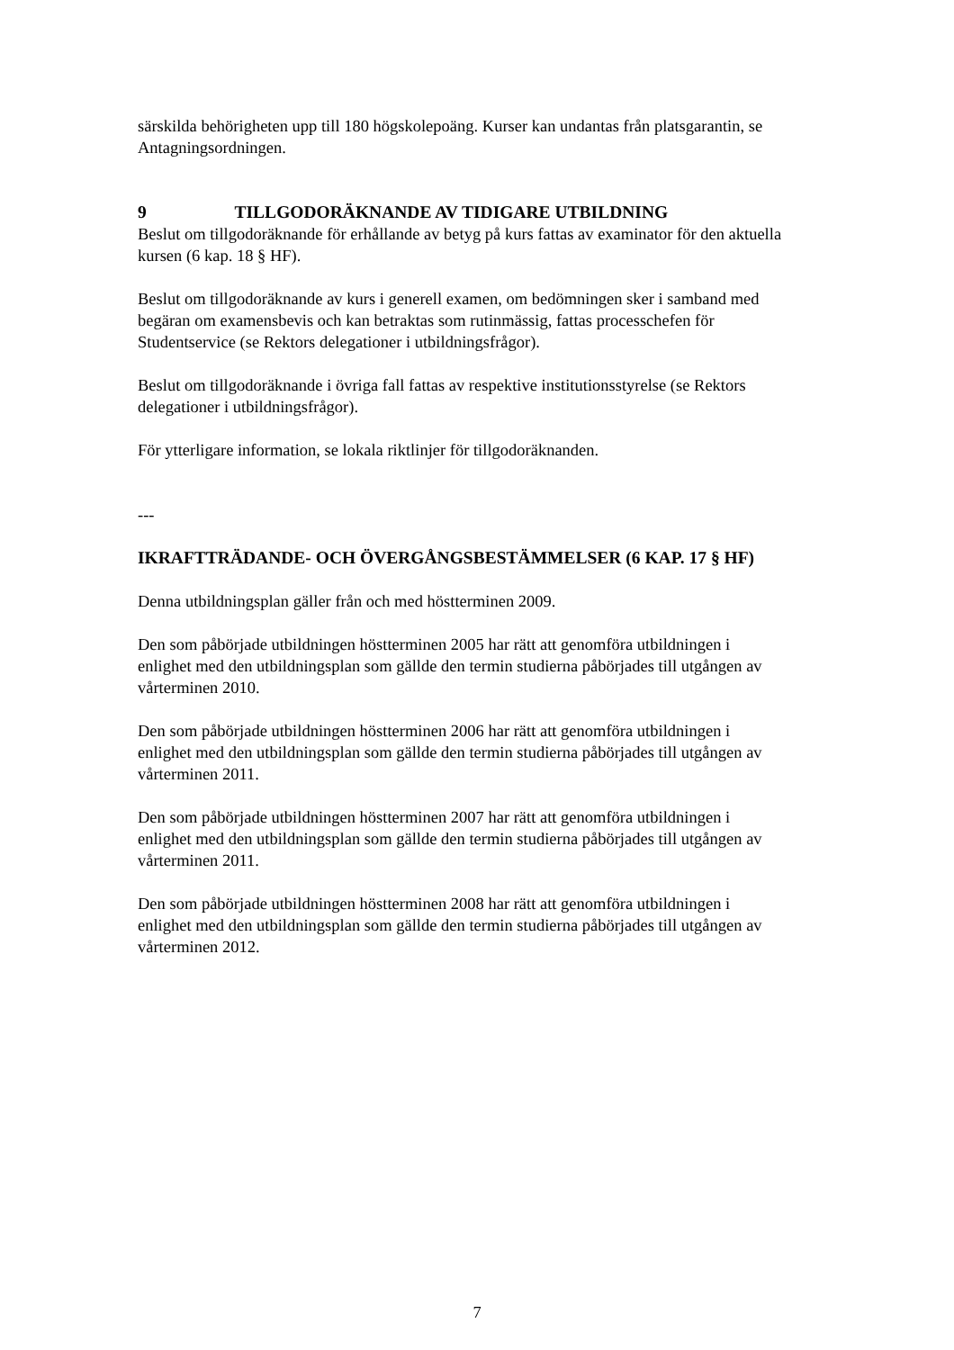särskilda behörigheten upp till 180 högskolepoäng. Kurser kan undantas från platsgarantin, se Antagningsordningen.
9 TILLGODORÄKNANDE AV TIDIGARE UTBILDNING
Beslut om tillgodoräknande för erhållande av betyg på kurs fattas av examinator för den aktuella kursen (6 kap. 18 § HF).
Beslut om tillgodoräknande av kurs i generell examen, om bedömningen sker i samband med begäran om examensbevis och kan betraktas som rutinmässig, fattas processchefen för Studentservice (se Rektors delegationer i utbildningsfrågor).
Beslut om tillgodoräknande i övriga fall fattas av respektive institutionsstyrelse (se Rektors delegationer i utbildningsfrågor).
För ytterligare information, se lokala riktlinjer för tillgodoräknanden.
---
IKRAFTTRÄDANDE- OCH ÖVERGÅNGSBESTÄMMELSER (6 KAP. 17 § HF)
Denna utbildningsplan gäller från och med höstterminen 2009.
Den som påbörjade utbildningen höstterminen 2005 har rätt att genomföra utbildningen i enlighet med den utbildningsplan som gällde den termin studierna påbörjades till utgången av vårterminen 2010.
Den som påbörjade utbildningen höstterminen 2006 har rätt att genomföra utbildningen i enlighet med den utbildningsplan som gällde den termin studierna påbörjades till utgången av vårterminen 2011.
Den som påbörjade utbildningen höstterminen 2007 har rätt att genomföra utbildningen i enlighet med den utbildningsplan som gällde den termin studierna påbörjades till utgången av vårterminen 2011.
Den som påbörjade utbildningen höstterminen 2008 har rätt att genomföra utbildningen i enlighet med den utbildningsplan som gällde den termin studierna påbörjades till utgången av vårterminen 2012.
7